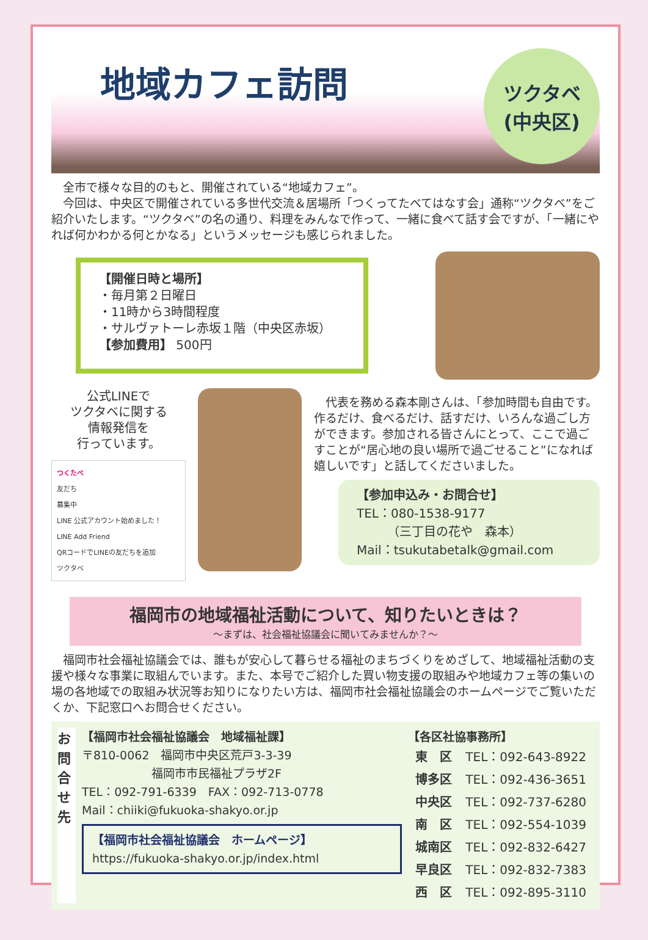地域カフェ訪問
ツクタベ
(中央区)
　全市で様々な目的のもと、開催されている“地域カフェ”。
　今回は、中央区で開催されている多世代交流＆居場所「つくってたべてはなす会」通称“ツクタベ”をご紹介いたします。“ツクタベ”の名の通り、料理をみんなで作って、一緒に食べて話す会ですが、「一緒にやれば何かわかる何とかなる」というメッセージも感じられました。
【開催日時と場所】
・毎月第２日曜日
・11時から3時間程度
・サルヴァトーレ赤坂１階（中央区赤坂）
【参加費用】 500円
公式LINEで
ツクタベに関する
情報発信を
行っています。
つくたべ
友だち
募集中
LINE 公式アカウント始めました！
LINE Add Friend
QRコードでLINEの友だちを追加
ツクタベ
　代表を務める森本剛さんは、「参加時間も自由です。作るだけ、食べるだけ、話すだけ、いろんな過ごし方ができます。参加される皆さんにとって、ここで過ごすことが“居心地の良い場所で過ごせること”になれば嬉しいです」と話してくださいました。
【参加申込み・お問合せ】
TEL：080-1538-9177
　　　（三丁目の花や　森本）
Mail：tsukutabetalk@gmail.com
福岡市の地域福祉活動について、知りたいときは？
～まずは、社会福祉協議会に聞いてみませんか？～
　福岡市社会福祉協議会では、誰もが安心して暮らせる福祉のまちづくりをめざして、地域福祉活動の支援や様々な事業に取組んでいます。また、本号でご紹介した買い物支援の取組みや地域カフェ等の集いの場の各地域での取組み状況等お知りになりたい方は、福岡市社会福祉協議会のホームページでご覧いただくか、下記窓口へお問合せください。
お問合せ先
【福岡市社会福祉協議会　地域福祉課】
〒810-0062　福岡市中央区荒戸3-3-39
　　　　　　福岡市市民福祉プラザ2F
TEL：092-791-6339　FAX：092-713-0778
Mail：chiiki@fukuoka-shakyo.or.jp
【福岡市社会福祉協議会　ホームページ】
https://fukuoka-shakyo.or.jp/index.html
【各区社協事務所】
| 東 区 | TEL：092-643-8922 |
| 博多区 | TEL：092-436-3651 |
| 中央区 | TEL：092-737-6280 |
| 南 区 | TEL：092-554-1039 |
| 城南区 | TEL：092-832-6427 |
| 早良区 | TEL：092-832-7383 |
| 西 区 | TEL：092-895-3110 |